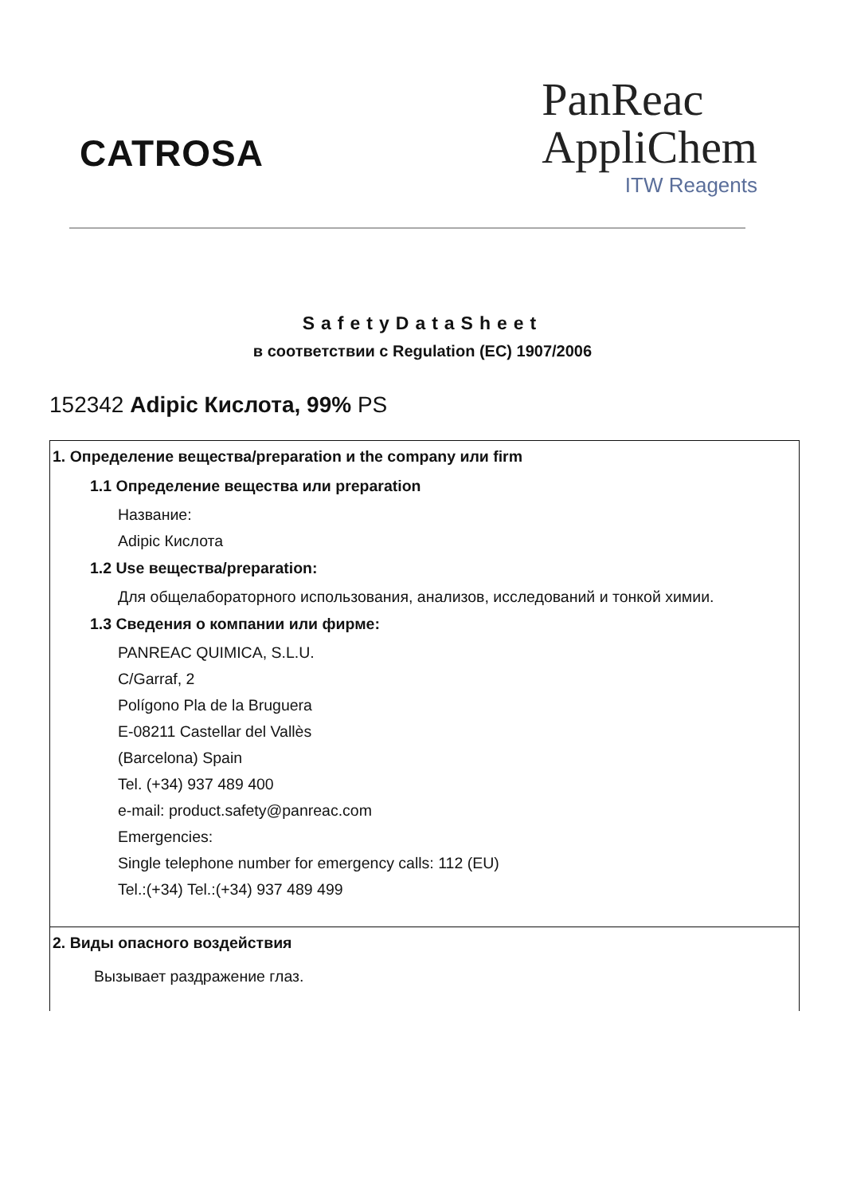CATROSA
PanReac
AppliChem
ITW Reagents
SafetyDataSheet
в соответствии с Regulation (EC) 1907/2006
152342 Adipic Кислота, 99% PS
1. Определение вещества/preparation и the company или firm
1.1 Определение вещества или preparation
Название:
Adipic Кислота
1.2 Use вещества/preparation:
Для общелабораторного использования, анализов, исследований и тонкой химии.
1.3 Сведения о компании или фирме:
PANREAC QUIMICA, S.L.U.
C/Garraf, 2
Polígono Pla de la Bruguera
E-08211 Castellar del Vallès
(Barcelona) Spain
Tel. (+34) 937 489 400
e-mail: product.safety@panreac.com
Emergencies:
Single telephone number for emergency calls: 112 (EU)
Tel.:(+34) Tel.:(+34) 937 489 499
2. Виды опасного воздействия
Вызывает раздражение глаз.